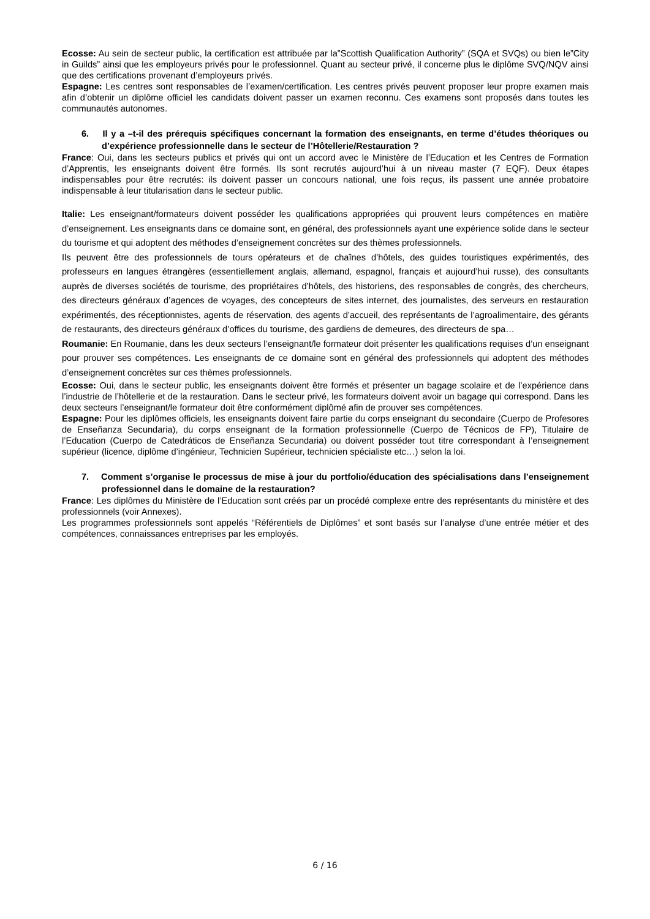Ecosse: Au sein de secteur public, la certification est attribuée par la”Scottish Qualification Authority” (SQA et SVQs) ou bien le”City in Guilds” ainsi que les employeurs privés pour le professionnel. Quant au secteur privé, il concerne plus le diplôme SVQ/NQV ainsi que des certifications provenant d’employeurs privés.
Espagne: Les centres sont responsables de l’examen/certification. Les centres privés peuvent proposer leur propre examen mais afin d’obtenir un diplôme officiel les candidats doivent passer un examen reconnu. Ces examens sont proposés dans toutes les communautés autonomes.
6. Il y a –t-il des prérequis spécifiques concernant la formation des enseignants, en terme d’études théoriques ou d’expérience professionnelle dans le secteur de l’Hôtellerie/Restauration ?
France: Oui, dans les secteurs publics et privés qui ont un accord avec le Ministère de l’Education et les Centres de Formation d’Apprentis, les enseignants doivent être formés. Ils sont recrutés aujourd’hui à un niveau master (7 EQF). Deux étapes indispensables pour être recrutés: ils doivent passer un concours national, une fois reçus, ils passent une année probatoire indispensable à leur titularisation dans le secteur public.
Italie: Les enseignant/formateurs doivent posséder les qualifications appropriées qui prouvent leurs compétences en matière d’enseignement. Les enseignants dans ce domaine sont, en général, des professionnels ayant une expérience solide dans le secteur du tourisme et qui adoptent des méthodes d’enseignement concrètes sur des thèmes professionnels.
Ils peuvent être des professionnels de tours opérateurs et de chaînes d’hôtels, des guides touristiques expérimentés, des professeurs en langues étrangères (essentiellement anglais, allemand, espagnol, français et aujourd’hui russe), des consultants auprès de diverses sociétés de tourisme, des propriétaires d’hôtels, des historiens, des responsables de congrès, des chercheurs, des directeurs généraux d’agences de voyages, des concepteurs de sites internet, des journalistes, des serveurs en restauration expérimentés, des réceptionnistes, agents de réservation, des agents d’accueil, des représentants de l’agroalimentaire, des gérants de restaurants, des directeurs généraux d’offices du tourisme, des gardiens de demeures, des directeurs de spa…
Roumanie: En Roumanie, dans les deux secteurs l’enseignant/le formateur doit présenter les qualifications requises d’un enseignant pour prouver ses compétences. Les enseignants de ce domaine sont en général des professionnels qui adoptent des méthodes d’enseignement concrètes sur ces thèmes professionnels.
Ecosse: Oui, dans le secteur public, les enseignants doivent être formés et présenter un bagage scolaire et de l’expérience dans l’industrie de l’hôtellerie et de la restauration. Dans le secteur privé, les formateurs doivent avoir un bagage qui correspond. Dans les deux secteurs l’enseignant/le formateur doit être conformément diplômé afin de prouver ses compétences.
Espagne: Pour les diplômes officiels, les enseignants doivent faire partie du corps enseignant du secondaire (Cuerpo de Profesores de Enseñanza Secundaria), du corps enseignant de la formation professionnelle (Cuerpo de Técnicos de FP), Titulaire de l’Education (Cuerpo de Catedráticos de Enseñanza Secundaria) ou doivent posséder tout titre correspondant à l’enseignement supérieur (licence, diplôme d’ingénieur, Technicien Supérieur, technicien spécialiste etc…) selon la loi.
7. Comment s’organise le processus de mise à jour du portfolio/éducation des spécialisations dans l’enseignement professionnel dans le domaine de la restauration?
France: Les diplômes du Ministère de l’Education sont créés par un procédé complexe entre des représentants du ministère et des professionnels (voir Annexes).
Les programmes professionnels sont appelés “Référentiels de Diplômes” et sont basés sur l’analyse d’une entrée métier et des compétences, connaissances entreprises par les employés.
6 / 16